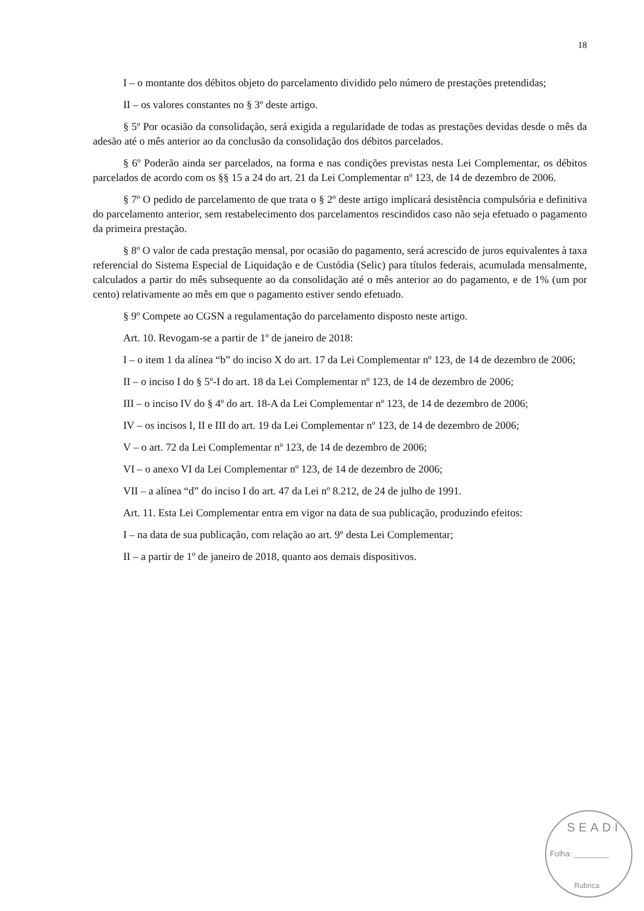18
I – o montante dos débitos objeto do parcelamento dividido pelo número de prestações pretendidas;
II – os valores constantes no § 3º deste artigo.
§ 5º Por ocasião da consolidação, será exigida a regularidade de todas as prestações devidas desde o mês da adesão até o mês anterior ao da conclusão da consolidação dos débitos parcelados.
§ 6º Poderão ainda ser parcelados, na forma e nas condições previstas nesta Lei Complementar, os débitos parcelados de acordo com os §§ 15 a 24 do art. 21 da Lei Complementar nº 123, de 14 de dezembro de 2006.
§ 7º O pedido de parcelamento de que trata o § 2º deste artigo implicará desistência compulsória e definitiva do parcelamento anterior, sem restabelecimento dos parcelamentos rescindidos caso não seja efetuado o pagamento da primeira prestação.
§ 8º O valor de cada prestação mensal, por ocasião do pagamento, será acrescido de juros equivalentes à taxa referencial do Sistema Especial de Liquidação e de Custódia (Selic) para títulos federais, acumulada mensalmente, calculados a partir do mês subsequente ao da consolidação até o mês anterior ao do pagamento, e de 1% (um por cento) relativamente ao mês em que o pagamento estiver sendo efetuado.
§ 9º Compete ao CGSN a regulamentação do parcelamento disposto neste artigo.
Art. 10. Revogam-se a partir de 1º de janeiro de 2018:
I – o item 1 da alínea “b” do inciso X do art. 17 da Lei Complementar nº 123, de 14 de dezembro de 2006;
II – o inciso I do § 5º-I do art. 18 da Lei Complementar nº 123, de 14 de dezembro de 2006;
III – o inciso IV do § 4º do art. 18-A da Lei Complementar nº 123, de 14 de dezembro de 2006;
IV – os incisos I, II e III do art. 19 da Lei Complementar nº 123, de 14 de dezembro de 2006;
V – o art. 72 da Lei Complementar nº 123, de 14 de dezembro de 2006;
VI – o anexo VI da Lei Complementar nº 123, de 14 de dezembro de 2006;
VII – a alínea “d” do inciso I do art. 47 da Lei nº 8.212, de 24 de julho de 1991.
Art. 11. Esta Lei Complementar entra em vigor na data de sua publicação, produzindo efeitos:
I – na data de sua publicação, com relação ao art. 9º desta Lei Complementar;
II – a partir de 1º de janeiro de 2018, quanto aos demais dispositivos.
SEADI
Folha: ________
Rubrica